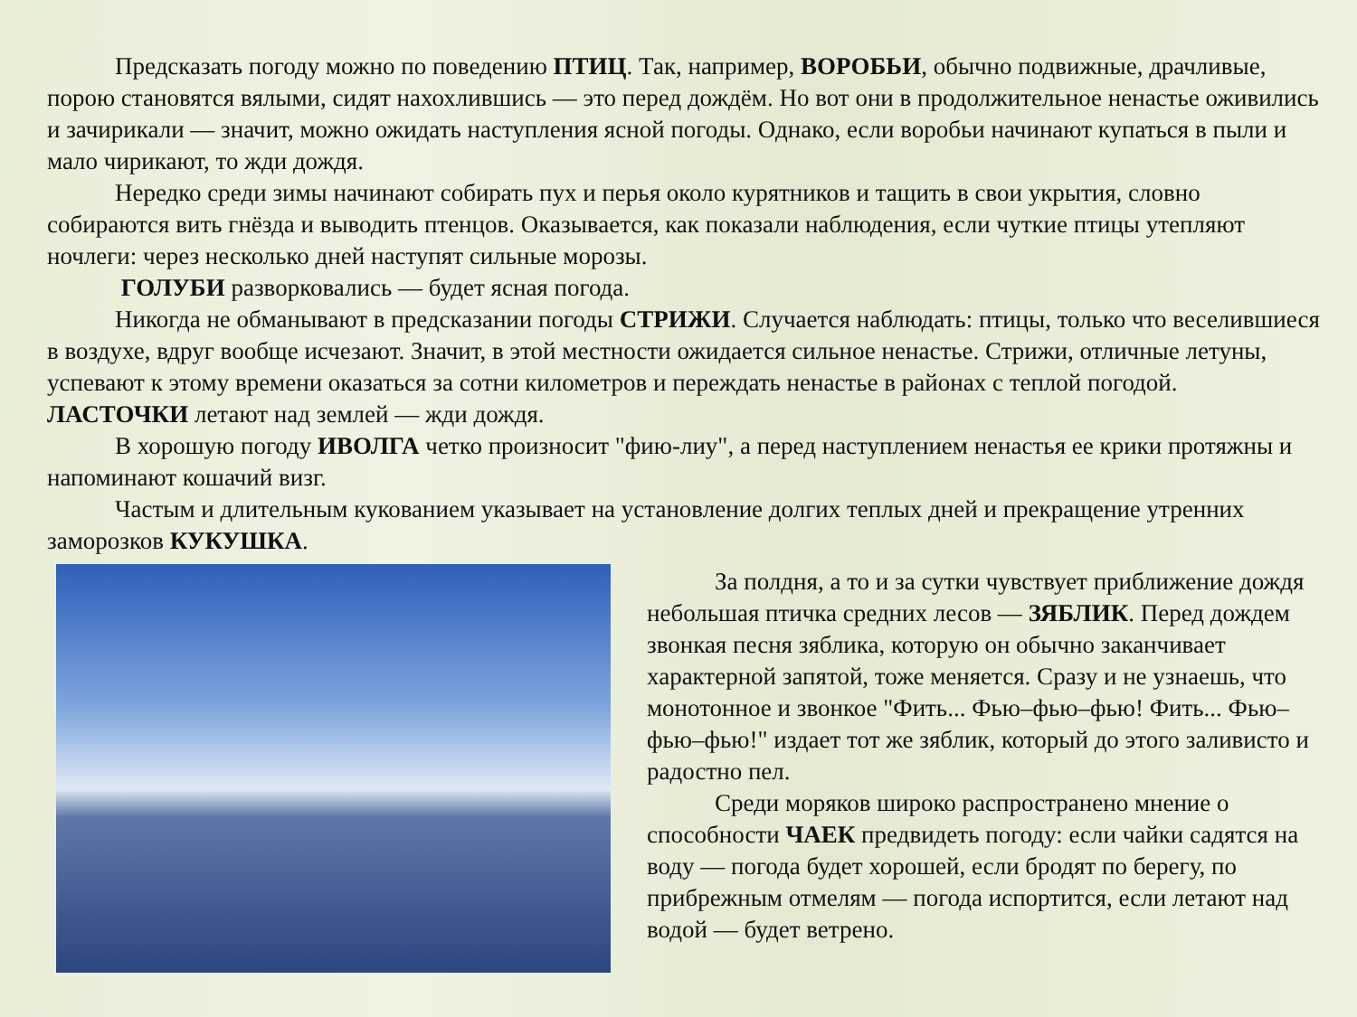Предсказать погоду можно по поведению ПТИЦ. Так, например, ВОРОБЬИ, обычно подвижные, драчливые, порою становятся вялыми, сидят нахохлившись — это перед дождём. Но вот они в продолжительное ненастье оживились и зачирикали — значит, можно ожидать наступления ясной погоды. Однако, если воробьи начинают купаться в пыли и мало чирикают, то жди дождя.
Нередко среди зимы начинают собирать пух и перья около курятников и тащить в свои укрытия, словно собираются вить гнёзда и выводить птенцов. Оказывается, как показали наблюдения, если чуткие птицы утепляют ночлеги: через несколько дней наступят сильные морозы.
ГОЛУБИ разворковались — будет ясная погода.
Никогда не обманывают в предсказании погоды СТРИЖИ. Случается наблюдать: птицы, только что веселившиеся в воздухе, вдруг вообще исчезают. Значит, в этой местности ожидается сильное ненастье. Стрижи, отличные летуны, успевают к этому времени оказаться за сотни километров и переждать ненастье в районах с теплой погодой. ЛАСТОЧКИ летают над землей — жди дождя.
В хорошую погоду ИВОЛГА четко произносит "фию-лиу", а перед наступлением ненастья ее крики протяжны и напоминают кошачий визг.
Частым и длительным кукованием указывает на установление долгих теплых дней и прекращение утренних заморозков КУКУШКА.
За полдня, а то и за сутки чувствует приближение дождя небольшая птичка средних лесов — ЗЯБЛИК. Перед дождем звонкая песня зяблика, которую он обычно заканчивает характерной запятой, тоже меняется. Сразу и не узнаешь, что монотонное и звонкое "Фить... Фью–фью–фью! Фить... Фью–фью–фью!" издает тот же зяблик, который до этого заливисто и радостно пел.
Среди моряков широко распространено мнение о способности ЧАЕК предвидеть погоду: если чайки садятся на воду — погода будет хорошей, если бродят по берегу, по прибрежным отмелям — погода испортится, если летают над водой — будет ветрено.